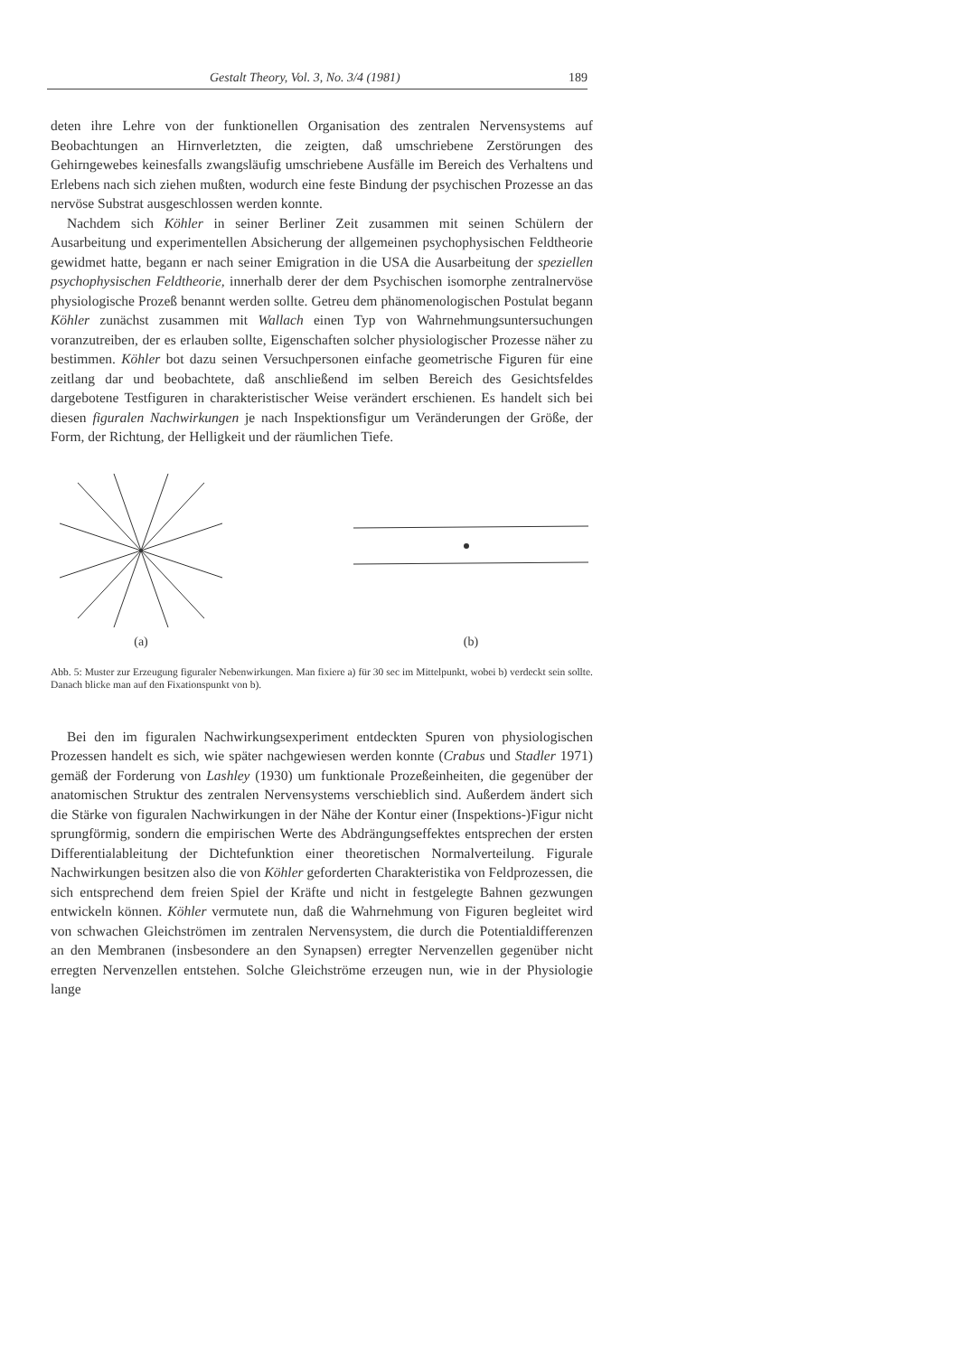Gestalt Theory, Vol. 3, No. 3/4 (1981) 189
deten ihre Lehre von der funktionellen Organisation des zentralen Nervensystems auf Beobachtungen an Hirnverletzten, die zeigten, daß umschriebene Zerstörungen des Gehirngewebes keinesfalls zwangsläufig umschriebene Ausfälle im Bereich des Verhaltens und Erlebens nach sich ziehen mußten, wodurch eine feste Bindung der psychischen Prozesse an das nervöse Substrat ausgeschlossen werden konnte.
Nachdem sich Köhler in seiner Berliner Zeit zusammen mit seinen Schülern der Ausarbeitung und experimentellen Absicherung der allgemeinen psychophysischen Feldtheorie gewidmet hatte, begann er nach seiner Emigration in die USA die Ausarbeitung der speziellen psychophysischen Feldtheorie, innerhalb derer der dem Psychischen isomorphe zentralnervöse physiologische Prozeß benannt werden sollte. Getreu dem phänomenologischen Postulat begann Köhler zunächst zusammen mit Wallach einen Typ von Wahrnehmungsuntersuchungen voranzutreiben, der es erlauben sollte, Eigenschaften solcher physiologischer Prozesse näher zu bestimmen. Köhler bot dazu seinen Versuchpersonen einfache geometrische Figuren für eine zeitlang dar und beobachtete, daß anschließend im selben Bereich des Gesichtsfeldes dargebotene Testfiguren in charakteristischer Weise verändert erschienen. Es handelt sich bei diesen figuralen Nachwirkungen je nach Inspektionsfigur um Veränderungen der Größe, der Form, der Richtung, der Helligkeit und der räumlichen Tiefe.
(a) (b)
Abb. 5: Muster zur Erzeugung figuraler Nebenwirkungen. Man fixiere a) für 30 sec im Mittelpunkt, wobei b) verdeckt sein sollte. Danach blicke man auf den Fixationspunkt von b).
Bei den im figuralen Nachwirkungsexperiment entdeckten Spuren von physiologischen Prozessen handelt es sich, wie später nachgewiesen werden konnte (Crabus und Stadler 1971) gemäß der Forderung von Lashley (1930) um funktionale Prozeßeinheiten, die gegenüber der anatomischen Struktur des zentralen Nervensystems verschieblich sind. Außerdem ändert sich die Stärke von figuralen Nachwirkungen in der Nähe der Kontur einer (Inspektions-)Figur nicht sprungförmig, sondern die empirischen Werte des Abdrängungseffektes entsprechen der ersten Differentialableitung der Dichtefunktion einer theoretischen Normalverteilung. Figurale Nachwirkungen besitzen also die von Köhler geforderten Charakteristika von Feldprozessen, die sich entsprechend dem freien Spiel der Kräfte und nicht in festgelegte Bahnen gezwungen entwickeln können. Köhler vermutete nun, daß die Wahrnehmung von Figuren begleitet wird von schwachen Gleichströmen im zentralen Nervensystem, die durch die Potentialdifferenzen an den Membranen (insbesondere an den Synapsen) erregter Nervenzellen gegenüber nicht erregten Nervenzellen entstehen. Solche Gleichströme erzeugen nun, wie in der Physiologie lange